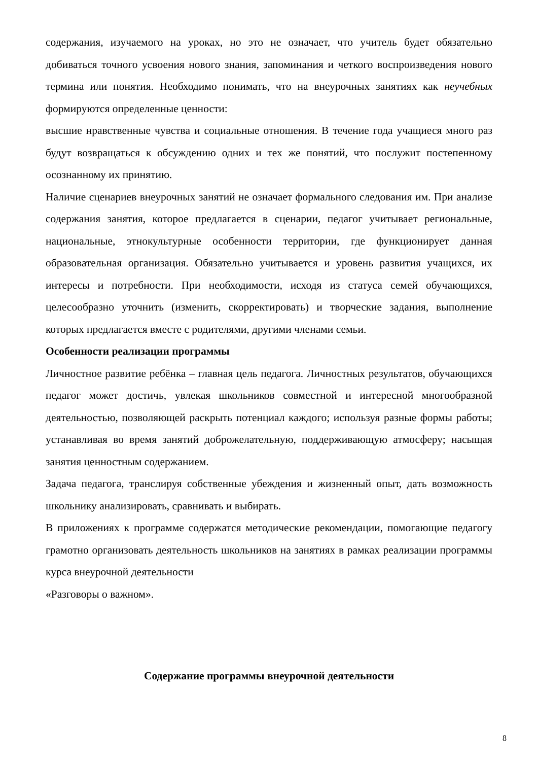содержания, изучаемого на уроках, но это не означает, что учитель будет обязательно добиваться точного усвоения нового знания, запоминания и четкого воспроизведения нового термина или понятия. Необходимо понимать, что на внеурочных занятиях как неучебных формируются определенные ценности:
высшие нравственные чувства и социальные отношения. В течение года учащиеся много раз будут возвращаться к обсуждению одних и тех же понятий, что послужит постепенному осознанному их принятию.
Наличие сценариев внеурочных занятий не означает формального следования им. При анализе содержания занятия, которое предлагается в сценарии, педагог учитывает региональные, национальные, этнокультурные особенности территории, где функционирует данная образовательная организация. Обязательно учитывается и уровень развития учащихся, их интересы и потребности. При необходимости, исходя из статуса семей обучающихся, целесообразно уточнить (изменить, скорректировать) и творческие задания, выполнение которых предлагается вместе с родителями, другими членами семьи.
Особенности реализации программы
Личностное развитие ребёнка – главная цель педагога. Личностных результатов, обучающихся педагог может достичь, увлекая школьников совместной и интересной многообразной деятельностью, позволяющей раскрыть потенциал каждого; используя разные формы работы; устанавливая во время занятий доброжелательную, поддерживающую атмосферу; насыщая занятия ценностным содержанием.
Задача педагога, транслируя собственные убеждения и жизненный опыт, дать возможность школьнику анализировать, сравнивать и выбирать.
В приложениях к программе содержатся методические рекомендации, помогающие педагогу грамотно организовать деятельность школьников на занятиях в рамках реализации программы курса внеурочной деятельности
«Разговоры о важном».
Содержание программы внеурочной деятельности
8